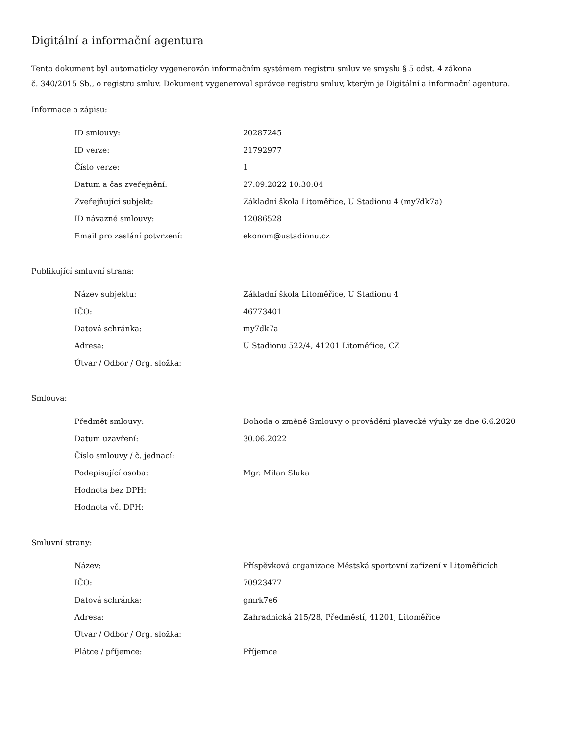Digitální a informační agentura
Tento dokument byl automaticky vygenerován informačním systémem registru smluv ve smyslu § 5 odst. 4 zákona
č. 340/2015 Sb., o registru smluv. Dokument vygeneroval správce registru smluv, kterým je Digitální a informační agentura.
Informace o zápisu:
| ID smlouvy: | 20287245 |
| ID verze: | 21792977 |
| Číslo verze: | 1 |
| Datum a čas zveřejnění: | 27.09.2022 10:30:04 |
| Zveřejňující subjekt: | Základní škola Litoměřice, U Stadionu 4 (my7dk7a) |
| ID návazné smlouvy: | 12086528 |
| Email pro zaslání potvrzení: | ekonom@ustadionu.cz |
Publikující smluvní strana:
| Název subjektu: | Základní škola Litoměřice, U Stadionu 4 |
| IČO: | 46773401 |
| Datová schránka: | my7dk7a |
| Adresa: | U Stadionu 522/4, 41201 Litoměřice, CZ |
| Útvar / Odbor / Org. složka: | |
Smlouva:
| Předmět smlouvy: | Dohoda o změně Smlouvy o provádění plavecké výuky ze dne 6.6.2020 |
| Datum uzavření: | 30.06.2022 |
| Číslo smlouvy / č. jednací: | |
| Podepisující osoba: | Mgr. Milan Sluka |
| Hodnota bez DPH: | |
| Hodnota vč. DPH: | |
Smluvní strany:
| Název: | Příspěvková organizace Městská sportovní zařízení v Litoměřicích |
| IČO: | 70923477 |
| Datová schránka: | gmrk7e6 |
| Adresa: | Zahradnická 215/28, Předměstí, 41201, Litoměřice |
| Útvar / Odbor / Org. složka: | |
| Plátce / příjemce: | Příjemce |